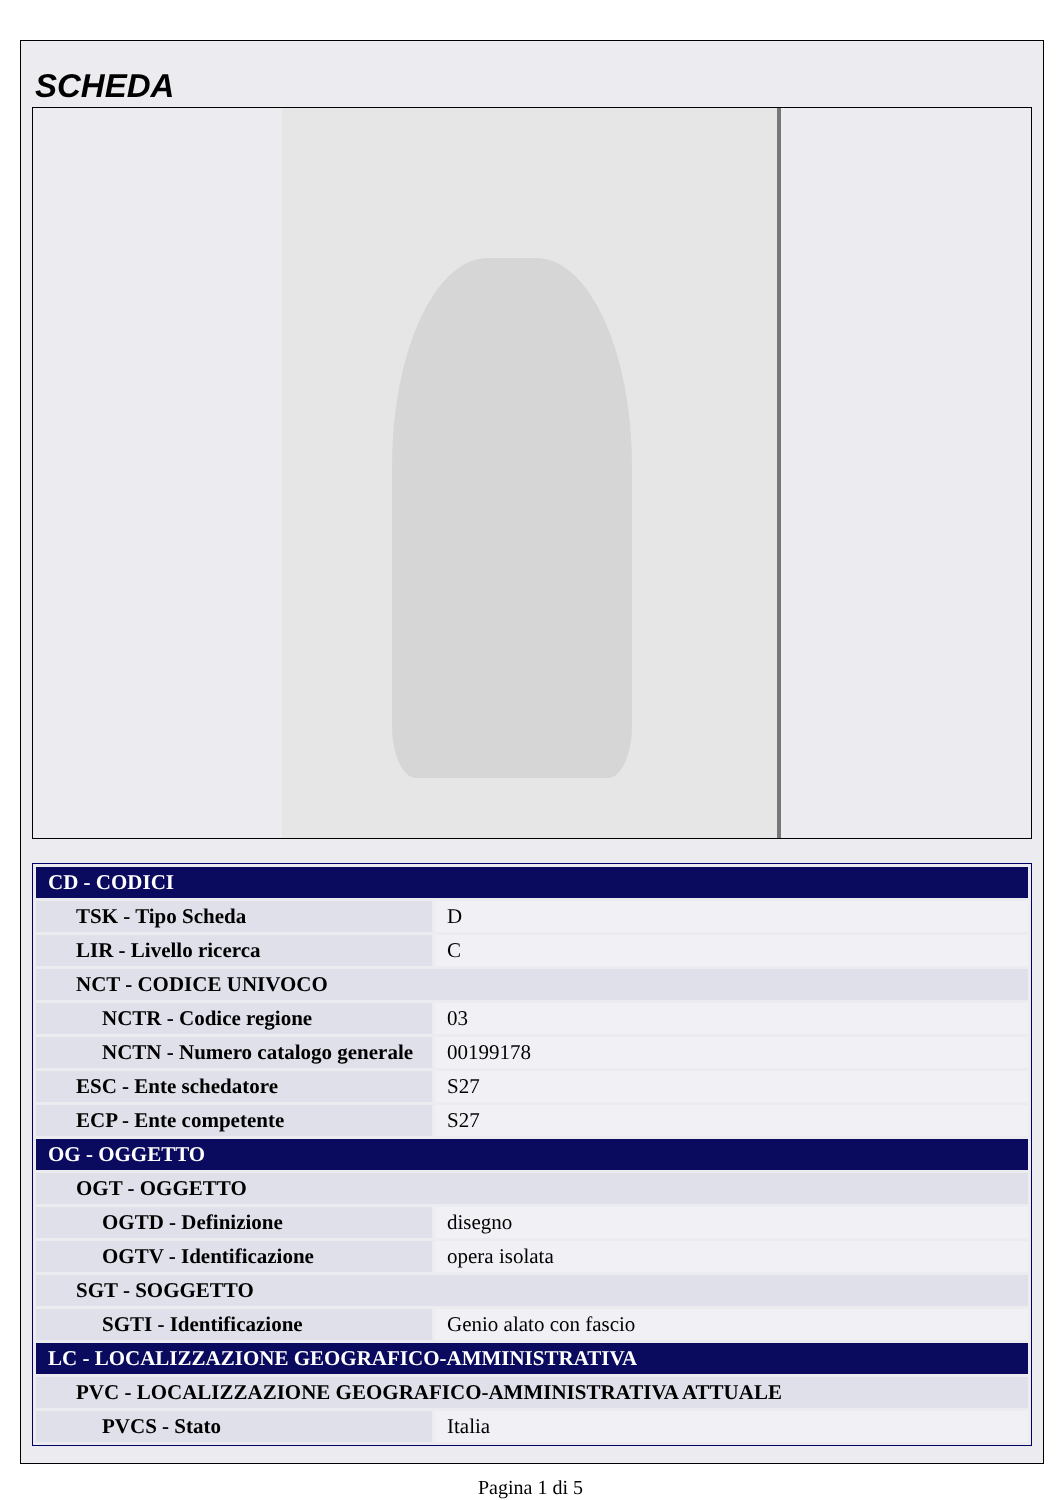SCHEDA
| CD - CODICI | |
| TSK - Tipo Scheda | D |
| LIR - Livello ricerca | C |
| NCT - CODICE UNIVOCO | |
| NCTR - Codice regione | 03 |
| NCTN - Numero catalogo generale | 00199178 |
| ESC - Ente schedatore | S27 |
| ECP - Ente competente | S27 |
| OG - OGGETTO | |
| OGT - OGGETTO | |
| OGTD - Definizione | disegno |
| OGTV - Identificazione | opera isolata |
| SGT - SOGGETTO | |
| SGTI - Identificazione | Genio alato con fascio |
| LC - LOCALIZZAZIONE GEOGRAFICO-AMMINISTRATIVA | |
| PVC - LOCALIZZAZIONE GEOGRAFICO-AMMINISTRATIVA ATTUALE | |
| PVCS - Stato | Italia |
Pagina 1 di 5